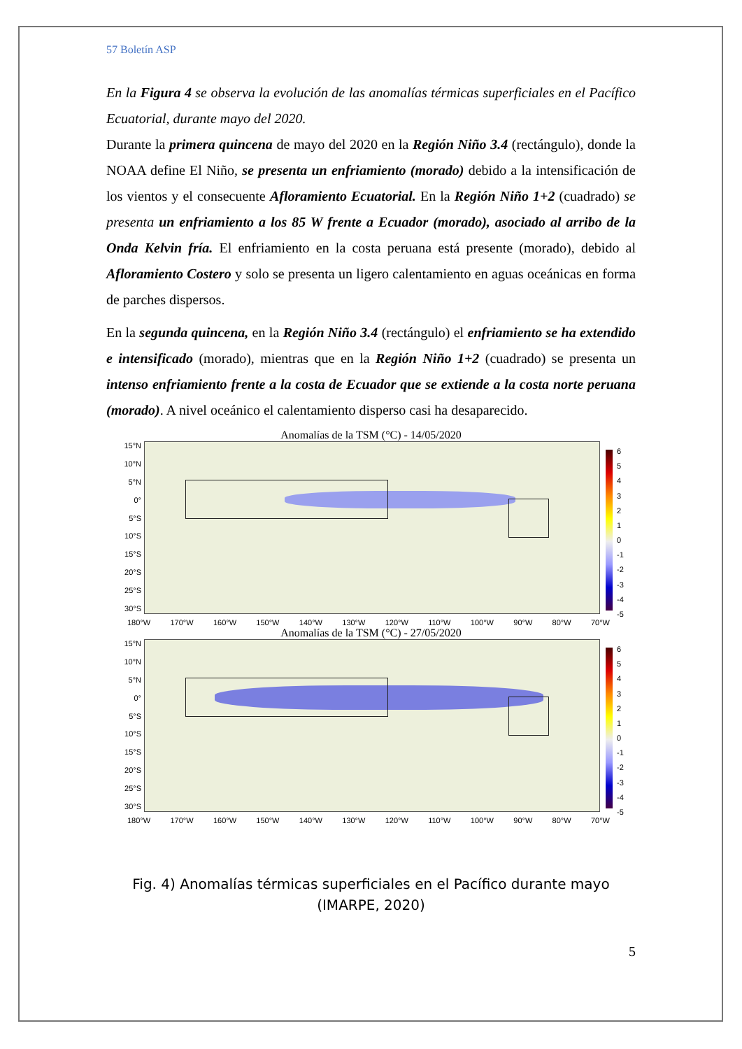57 Boletín ASP
En la Figura 4 se observa la evolución de las anomalías térmicas superficiales en el Pacífico Ecuatorial, durante mayo del 2020.
Durante la primera quincena de mayo del 2020 en la Región Niño 3.4 (rectángulo), donde la NOAA define El Niño, se presenta un enfriamiento (morado) debido a la intensificación de los vientos y el consecuente Afloramiento Ecuatorial. En la Región Niño 1+2 (cuadrado) se presenta un enfriamiento a los 85 W frente a Ecuador (morado), asociado al arribo de la Onda Kelvin fría. El enfriamiento en la costa peruana está presente (morado), debido al Afloramiento Costero y solo se presenta un ligero calentamiento en aguas oceánicas en forma de parches dispersos.
En la segunda quincena, en la Región Niño 3.4 (rectángulo) el enfriamiento se ha extendido e intensificado (morado), mientras que en la Región Niño 1+2 (cuadrado) se presenta un intenso enfriamiento frente a la costa de Ecuador que se extiende a la costa norte peruana (morado). A nivel oceánico el calentamiento disperso casi ha desaparecido.
Anomalías de la TSM (°C) - 14/05/2020
15°N
10°N
5°N
0°
5°S
10°S
15°S
20°S
25°S
30°S
6543210
-1
-2
-3
-4
-5
180°W 170°W 160°W 150°W 140°W 130°W 120°W 110°W 100°W 90°W 80°W 70°W
Anomalías de la TSM (°C) - 27/05/2020
15°N
10°N
5°N
0°
5°S
10°S
15°S
20°S
25°S
30°S
6543210
-1
-2
-3
-4
-5
180°W 170°W 160°W 150°W 140°W 130°W 120°W 110°W 100°W 90°W 80°W 70°W
Fig. 4) Anomalías térmicas superficiales en el Pacífico durante mayo
(IMARPE, 2020)
5